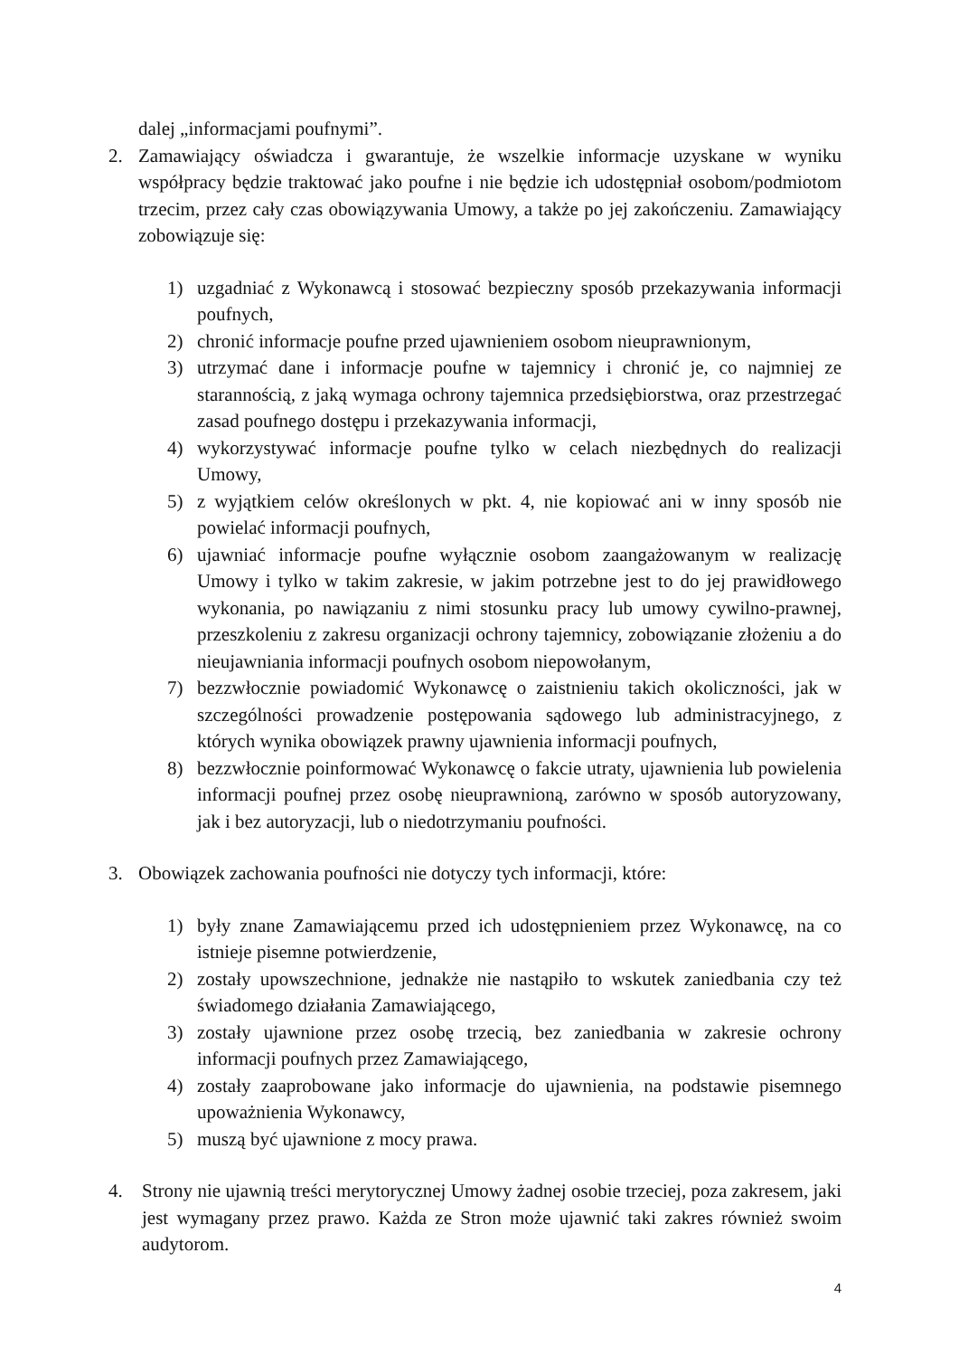dalej „informacjami poufnymi”.
2. Zamawiający oświadcza i gwarantuje, że wszelkie informacje uzyskane w wyniku współpracy będzie traktować jako poufne i nie będzie ich udostępniał osobom/podmiotom trzecim, przez cały czas obowiązywania Umowy, a także po jej zakończeniu. Zamawiający zobowiązuje się:
1) uzgadniać z Wykonawcą i stosować bezpieczny sposób przekazywania informacji poufnych,
2) chronić informacje poufne przed ujawnieniem osobom nieuprawnionym,
3) utrzymać dane i informacje poufne w tajemnicy i chronić je, co najmniej ze starannością, z jaką wymaga ochrony tajemnica przedsiębiorstwa, oraz przestrzegać zasad poufnego dostępu i przekazywania informacji,
4) wykorzystywać informacje poufne tylko w celach niezbędnych do realizacji Umowy,
5) z wyjątkiem celów określonych w pkt. 4, nie kopiować ani w inny sposób nie powielać informacji poufnych,
6) ujawniać informacje poufne wyłącznie osobom zaangażowanym w realizację Umowy i tylko w takim zakresie, w jakim potrzebne jest to do jej prawidłowego wykonania, po nawiązaniu z nimi stosunku pracy lub umowy cywilno-prawnej, przeszkoleniu z zakresu organizacji ochrony tajemnicy, zobowiązanie złożeniu a do nieujawniania informacji poufnych osobom niepowołanym,
7) bezzwłocznie powiadomić Wykonawcę o zaistnieniu takich okoliczności, jak w szczególności prowadzenie postępowania sądowego lub administracyjnego, z których wynika obowiązek prawny ujawnienia informacji poufnych,
8) bezzwłocznie poinformować Wykonawcę o fakcie utraty, ujawnienia lub powielenia informacji poufnej przez osobę nieuprawnioną, zarówno w sposób autoryzowany, jak i bez autoryzacji, lub o niedotrzymaniu poufności.
3. Obowiązek zachowania poufności nie dotyczy tych informacji, które:
1) były znane Zamawiającemu przed ich udostępnieniem przez Wykonawcę, na co istnieje pisemne potwierdzenie,
2) zostały upowszechnione, jednakże nie nastąpiło to wskutek zaniedbania czy też świadomego działania Zamawiającego,
3) zostały ujawnione przez osobę trzecią, bez zaniedbania w zakresie ochrony informacji poufnych przez Zamawiającego,
4) zostały zaaprobowane jako informacje do ujawnienia, na podstawie pisemnego upoważnienia Wykonawcy,
5) muszą być ujawnione z mocy prawa.
4. Strony nie ujawnią treści merytorycznej Umowy żadnej osobie trzeciej, poza zakresem, jaki jest wymagany przez prawo. Każda ze Stron może ujawnić taki zakres również swoim audytorom.
4